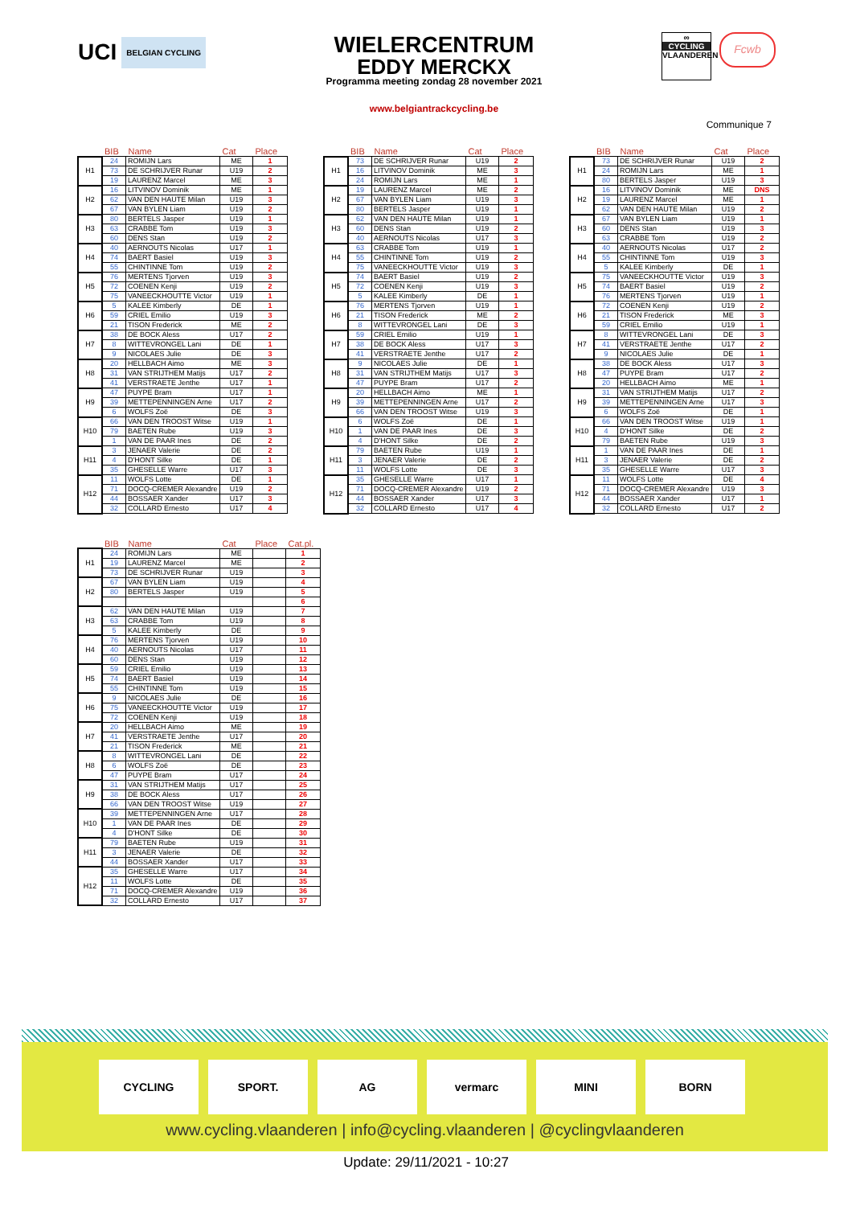UCI BELGIAN CYCLING
WIELERCENTRUM
EDDY MERCKX
Programma meeting zondag 28 november 2021
www.belgiantrackcycling.be
∞
CYCLING
VLAANDEREN
Fcwb
Communique 7
| | BIB | Name | Cat | Place |
| --- | --- | --- | --- | --- |
| H1 | 24 | ROMIJN Lars | ME | 1 |
| | 73 | DE SCHRIJVER Runar | U19 | 2 |
| | 19 | LAURENZ Marcel | ME | 3 |
| H2 | 16 | LITVINOV Dominik | ME | 1 |
| | 62 | VAN DEN HAUTE Milan | U19 | 3 |
| | 67 | VAN BYLEN Liam | U19 | 2 |
| H3 | 80 | BERTELS Jasper | U19 | 1 |
| | 63 | CRABBE Tom | U19 | 3 |
| | 60 | DENS Stan | U19 | 2 |
| H4 | 40 | AERNOUTS Nicolas | U17 | 1 |
| | 74 | BAERT Basiel | U19 | 3 |
| | 55 | CHINTINNE Tom | U19 | 2 |
| H5 | 76 | MERTENS Tjorven | U19 | 3 |
| | 72 | COENEN Kenji | U19 | 2 |
| | 75 | VANEECKHOUTTE Victor | U19 | 1 |
| H6 | 5 | KALEE Kimberly | DE | 1 |
| | 59 | CRIEL Emilio | U19 | 3 |
| | 21 | TISON Frederick | ME | 2 |
| H7 | 38 | DE BOCK Aless | U17 | 2 |
| | 8 | WITTEVRONGEL Lani | DE | 1 |
| | 9 | NICOLAES Julie | DE | 3 |
| H8 | 20 | HELLBACH Aimo | ME | 3 |
| | 31 | VAN STRIJTHEM Matijs | U17 | 2 |
| | 41 | VERSTRAETE Jenthe | U17 | 1 |
| H9 | 47 | PUYPE Bram | U17 | 1 |
| | 39 | METTEPENNINGEN Arne | U17 | 2 |
| | 6 | WOLFS Zoë | DE | 3 |
| H10 | 66 | VAN DEN TROOST Witse | U19 | 1 |
| | 79 | BAETEN Rube | U19 | 3 |
| | 1 | VAN DE PAAR Ines | DE | 2 |
| H11 | 3 | JENAER Valerie | DE | 2 |
| | 4 | D'HONT Silke | DE | 1 |
| | 35 | GHESELLE Warre | U17 | 3 |
| H12 | 11 | WOLFS Lotte | DE | 1 |
| | 71 | DOCQ-CREMER Alexandre | U19 | 2 |
| | 44 | BOSSAER Xander | U17 | 3 |
| | 32 | COLLARD Ernesto | U17 | 4 |
| | BIB | Name | Cat | Place |
| --- | --- | --- | --- | --- |
| H1 | 73 | DE SCHRIJVER Runar | U19 | 2 |
| | 16 | LITVINOV Dominik | ME | 3 |
| | 24 | ROMIJN Lars | ME | 1 |
| H2 | 19 | LAURENZ Marcel | ME | 2 |
| | 67 | VAN BYLEN Liam | U19 | 3 |
| | 80 | BERTELS Jasper | U19 | 1 |
| H3 | 62 | VAN DEN HAUTE Milan | U19 | 1 |
| | 60 | DENS Stan | U19 | 2 |
| | 40 | AERNOUTS Nicolas | U17 | 3 |
| H4 | 63 | CRABBE Tom | U19 | 1 |
| | 55 | CHINTINNE Tom | U19 | 2 |
| | 75 | VANEECKHOUTTE Victor | U19 | 3 |
| H5 | 74 | BAERT Basiel | U19 | 2 |
| | 72 | COENEN Kenji | U19 | 3 |
| | 5 | KALEE Kimberly | DE | 1 |
| H6 | 76 | MERTENS Tjorven | U19 | 1 |
| | 21 | TISON Frederick | ME | 2 |
| | 8 | WITTEVRONGEL Lani | DE | 3 |
| H7 | 59 | CRIEL Emilio | U19 | 1 |
| | 38 | DE BOCK Aless | U17 | 3 |
| | 41 | VERSTRAETE Jenthe | U17 | 2 |
| H8 | 9 | NICOLAES Julie | DE | 1 |
| | 31 | VAN STRIJTHEM Matijs | U17 | 3 |
| | 47 | PUYPE Bram | U17 | 2 |
| H9 | 20 | HELLBACH Aimo | ME | 1 |
| | 39 | METTEPENNINGEN Arne | U17 | 2 |
| | 66 | VAN DEN TROOST Witse | U19 | 3 |
| H10 | 6 | WOLFS Zoë | DE | 1 |
| | 1 | VAN DE PAAR Ines | DE | 3 |
| | 4 | D'HONT Silke | DE | 2 |
| H11 | 79 | BAETEN Rube | U19 | 1 |
| | 3 | JENAER Valerie | DE | 2 |
| | 11 | WOLFS Lotte | DE | 3 |
| H12 | 35 | GHESELLE Warre | U17 | 1 |
| | 71 | DOCQ-CREMER Alexandre | U19 | 2 |
| | 44 | BOSSAER Xander | U17 | 3 |
| | 32 | COLLARD Ernesto | U17 | 4 |
| | BIB | Name | Cat | Place |
| --- | --- | --- | --- | --- |
| H1 | 73 | DE SCHRIJVER Runar | U19 | 2 |
| | 24 | ROMIJN Lars | ME | 1 |
| | 80 | BERTELS Jasper | U19 | 3 |
| H2 | 16 | LITVINOV Dominik | ME | DNS |
| | 19 | LAURENZ Marcel | ME | 1 |
| | 62 | VAN DEN HAUTE Milan | U19 | 2 |
| H3 | 67 | VAN BYLEN Liam | U19 | 1 |
| | 60 | DENS Stan | U19 | 3 |
| | 63 | CRABBE Tom | U19 | 2 |
| H4 | 40 | AERNOUTS Nicolas | U17 | 2 |
| | 55 | CHINTINNE Tom | U19 | 3 |
| | 5 | KALEE Kimberly | DE | 1 |
| H5 | 75 | VANEECKHOUTTE Victor | U19 | 3 |
| | 74 | BAERT Basiel | U19 | 2 |
| | 76 | MERTENS Tjorven | U19 | 1 |
| H6 | 72 | COENEN Kenji | U19 | 2 |
| | 21 | TISON Frederick | ME | 3 |
| | 59 | CRIEL Emilio | U19 | 1 |
| H7 | 8 | WITTEVRONGEL Lani | DE | 3 |
| | 41 | VERSTRAETE Jenthe | U17 | 2 |
| | 9 | NICOLAES Julie | DE | 1 |
| H8 | 38 | DE BOCK Aless | U17 | 3 |
| | 47 | PUYPE Bram | U17 | 2 |
| | 20 | HELLBACH Aimo | ME | 1 |
| H9 | 31 | VAN STRIJTHEM Matijs | U17 | 2 |
| | 39 | METTEPENNINGEN Arne | U17 | 3 |
| | 6 | WOLFS Zoë | DE | 1 |
| H10 | 66 | VAN DEN TROOST Witse | U19 | 1 |
| | 4 | D'HONT Silke | DE | 2 |
| | 79 | BAETEN Rube | U19 | 3 |
| H11 | 1 | VAN DE PAAR Ines | DE | 1 |
| | 3 | JENAER Valerie | DE | 2 |
| | 35 | GHESELLE Warre | U17 | 3 |
| H12 | 11 | WOLFS Lotte | DE | 4 |
| | 71 | DOCQ-CREMER Alexandre | U19 | 3 |
| | 44 | BOSSAER Xander | U17 | 1 |
| | 32 | COLLARD Ernesto | U17 | 2 |
| | BIB | Name | Cat | Place | Cat.pl. |
| --- | --- | --- | --- | --- | --- |
| H1 | 24 | ROMIJN Lars | ME | | 1 |
| | 19 | LAURENZ Marcel | ME | | 2 |
| | 73 | DE SCHRIJVER Runar | U19 | | 3 |
| H2 | 67 | VAN BYLEN Liam | U19 | | 4 |
| | 80 | BERTELS Jasper | U19 | | 5 |
| | | | | | 6 |
| H3 | 62 | VAN DEN HAUTE Milan | U19 | | 7 |
| | 63 | CRABBE Tom | U19 | | 8 |
| | 5 | KALEE Kimberly | DE | | 9 |
| H4 | 76 | MERTENS Tjorven | U19 | | 10 |
| | 40 | AERNOUTS Nicolas | U17 | | 11 |
| | 60 | DENS Stan | U19 | | 12 |
| H5 | 59 | CRIEL Emilio | U19 | | 13 |
| | 74 | BAERT Basiel | U19 | | 14 |
| | 55 | CHINTINNE Tom | U19 | | 15 |
| H6 | 9 | NICOLAES Julie | DE | | 16 |
| | 75 | VANEECKHOUTTE Victor | U19 | | 17 |
| | 72 | COENEN Kenji | U19 | | 18 |
| H7 | 20 | HELLBACH Aimo | ME | | 19 |
| | 41 | VERSTRAETE Jenthe | U17 | | 20 |
| | 21 | TISON Frederick | ME | | 21 |
| H8 | 8 | WITTEVRONGEL Lani | DE | | 22 |
| | 6 | WOLFS Zoë | DE | | 23 |
| | 47 | PUYPE Bram | U17 | | 24 |
| H9 | 31 | VAN STRIJTHEM Matijs | U17 | | 25 |
| | 38 | DE BOCK Aless | U17 | | 26 |
| | 66 | VAN DEN TROOST Witse | U19 | | 27 |
| H10 | 39 | METTEPENNINGEN Arne | U17 | | 28 |
| | 1 | VAN DE PAAR Ines | DE | | 29 |
| | 4 | D'HONT Silke | DE | | 30 |
| H11 | 79 | BAETEN Rube | U19 | | 31 |
| | 3 | JENAER Valerie | DE | | 32 |
| | 44 | BOSSAER Xander | U17 | | 33 |
| H12 | 35 | GHESELLE Warre | U17 | | 34 |
| | 11 | WOLFS Lotte | DE | | 35 |
| | 71 | DOCQ-CREMER Alexandre | U19 | | 36 |
| | 32 | COLLARD Ernesto | U17 | | 37 |
CYCLING SPORT. AG vermarc MINI BORN
www.cycling.vlaanderen | info@cycling.vlaanderen | @cyclingvlaanderen
Update: 29/11/2021 - 10:27